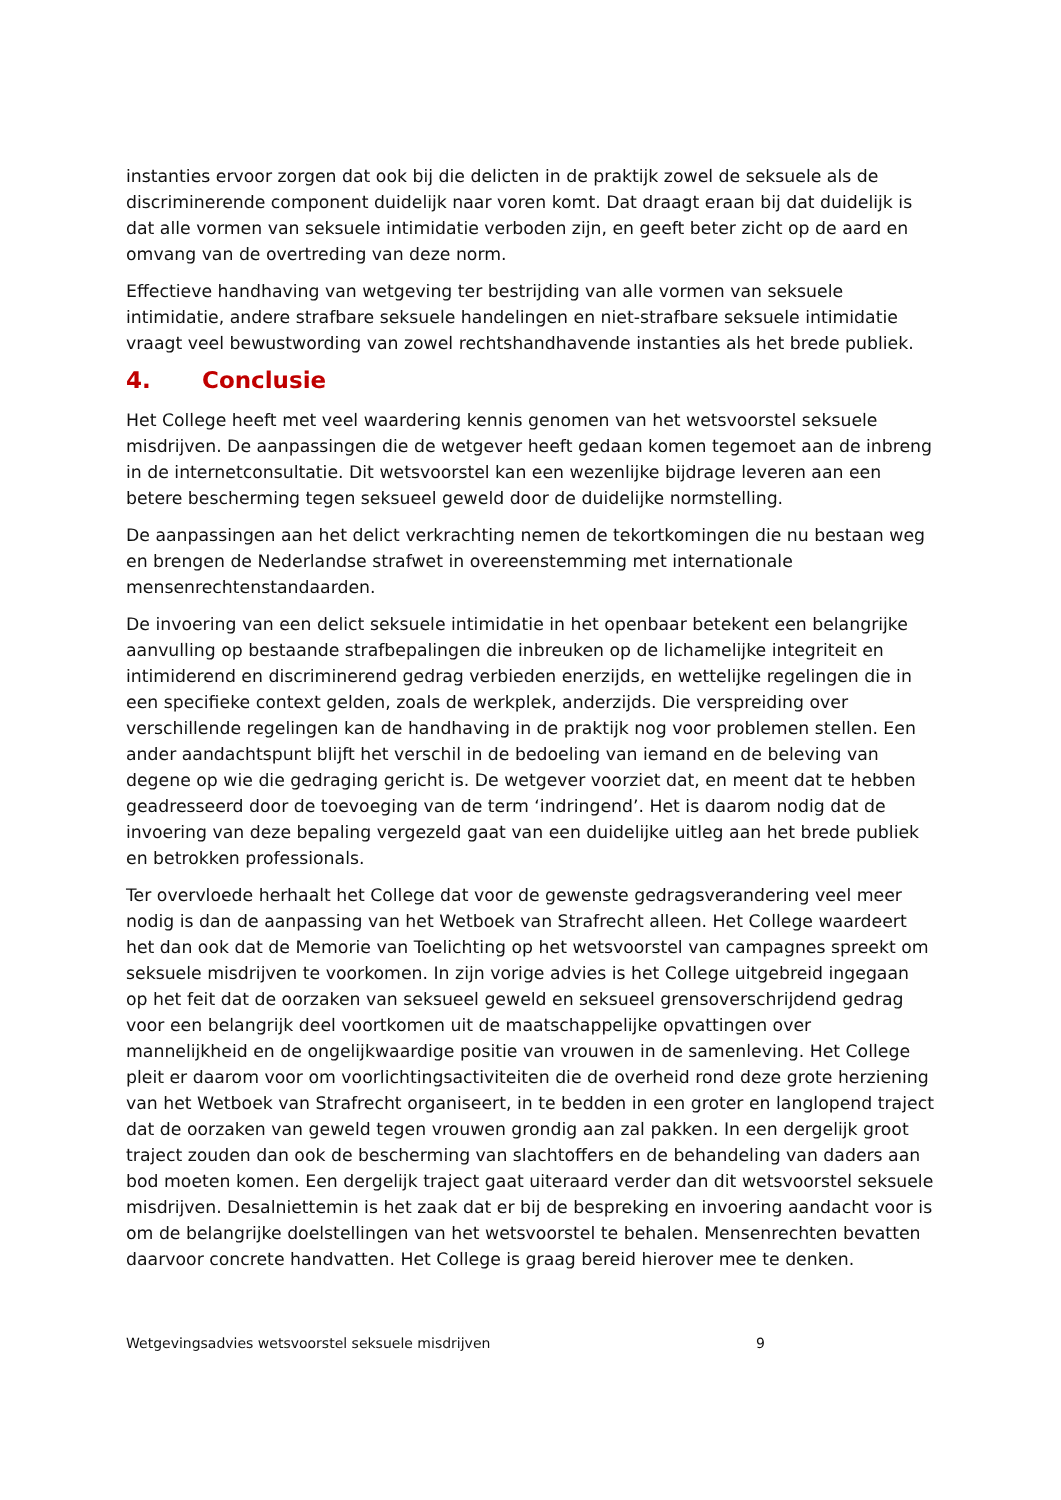instanties ervoor zorgen dat ook bij die delicten in de praktijk zowel de seksuele als de discriminerende component duidelijk naar voren komt. Dat draagt eraan bij dat duidelijk is dat alle vormen van seksuele intimidatie verboden zijn, en geeft beter zicht op de aard en omvang van de overtreding van deze norm.
Effectieve handhaving van wetgeving ter bestrijding van alle vormen van seksuele intimidatie, andere strafbare seksuele handelingen en niet-strafbare seksuele intimidatie vraagt veel bewustwording van zowel rechtshandhavende instanties als het brede publiek.
4. Conclusie
Het College heeft met veel waardering kennis genomen van het wetsvoorstel seksuele misdrijven. De aanpassingen die de wetgever heeft gedaan komen tegemoet aan de inbreng in de internetconsultatie. Dit wetsvoorstel kan een wezenlijke bijdrage leveren aan een betere bescherming tegen seksueel geweld door de duidelijke normstelling.
De aanpassingen aan het delict verkrachting nemen de tekortkomingen die nu bestaan weg en brengen de Nederlandse strafwet in overeenstemming met internationale mensenrechtenstandaarden.
De invoering van een delict seksuele intimidatie in het openbaar betekent een belangrijke aanvulling op bestaande strafbepalingen die inbreuken op de lichamelijke integriteit en intimiderend en discriminerend gedrag verbieden enerzijds, en wettelijke regelingen die in een specifieke context gelden, zoals de werkplek, anderzijds. Die verspreiding over verschillende regelingen kan de handhaving in de praktijk nog voor problemen stellen. Een ander aandachtspunt blijft het verschil in de bedoeling van iemand en de beleving van degene op wie die gedraging gericht is. De wetgever voorziet dat, en meent dat te hebben geadresseerd door de toevoeging van de term ‘indringend’. Het is daarom nodig dat de invoering van deze bepaling vergezeld gaat van een duidelijke uitleg aan het brede publiek en betrokken professionals.
Ter overvloede herhaalt het College dat voor de gewenste gedragsverandering veel meer nodig is dan de aanpassing van het Wetboek van Strafrecht alleen. Het College waardeert het dan ook dat de Memorie van Toelichting op het wetsvoorstel van campagnes spreekt om seksuele misdrijven te voorkomen. In zijn vorige advies is het College uitgebreid ingegaan op het feit dat de oorzaken van seksueel geweld en seksueel grensoverschrijdend gedrag voor een belangrijk deel voortkomen uit de maatschappelijke opvattingen over mannelijkheid en de ongelijkwaardige positie van vrouwen in de samenleving. Het College pleit er daarom voor om voorlichtingsactiviteiten die de overheid rond deze grote herziening van het Wetboek van Strafrecht organiseert, in te bedden in een groter en langlopend traject dat de oorzaken van geweld tegen vrouwen grondig aan zal pakken. In een dergelijk groot traject zouden dan ook de bescherming van slachtoffers en de behandeling van daders aan bod moeten komen. Een dergelijk traject gaat uiteraard verder dan dit wetsvoorstel seksuele misdrijven. Desalniettemin is het zaak dat er bij de bespreking en invoering aandacht voor is om de belangrijke doelstellingen van het wetsvoorstel te behalen. Mensenrechten bevatten daarvoor concrete handvatten. Het College is graag bereid hierover mee te denken.
Wetgevingsadvies wetsvoorstel seksuele misdrijven 9